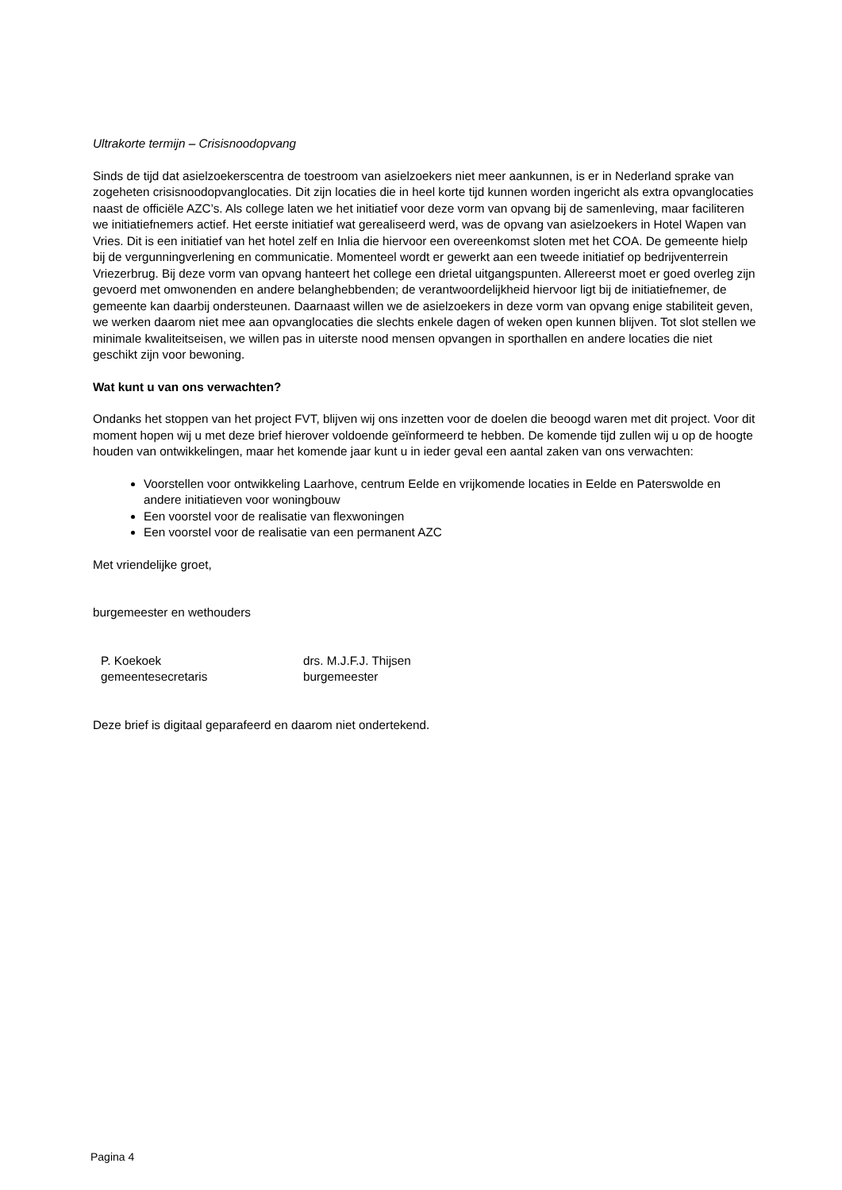Ultrakorte termijn – Crisisnoodopvang
Sinds de tijd dat asielzoekerscentra de toestroom van asielzoekers niet meer aankunnen, is er in Nederland sprake van zogeheten crisisnoodopvanglocaties. Dit zijn locaties die in heel korte tijd kunnen worden ingericht als extra opvanglocaties naast de officiële AZC’s. Als college laten we het initiatief voor deze vorm van opvang bij de samenleving, maar faciliteren we initiatiefnemers actief. Het eerste initiatief wat gerealiseerd werd, was de opvang van asielzoekers in Hotel Wapen van Vries. Dit is een initiatief van het hotel zelf en Inlia die hiervoor een overeenkomst sloten met het COA. De gemeente hielp bij de vergunningverlening en communicatie. Momenteel wordt er gewerkt aan een tweede initiatief op bedrijventerrein Vriezerbrug. Bij deze vorm van opvang hanteert het college een drietal uitgangspunten. Allereerst moet er goed overleg zijn gevoerd met omwonenden en andere belanghebbenden; de verantwoordelijkheid hiervoor ligt bij de initiatiefnemer, de gemeente kan daarbij ondersteunen. Daarnaast willen we de asielzoekers in deze vorm van opvang enige stabiliteit geven, we werken daarom niet mee aan opvanglocaties die slechts enkele dagen of weken open kunnen blijven. Tot slot stellen we minimale kwaliteitseisen, we willen pas in uiterste nood mensen opvangen in sporthallen en andere locaties die niet geschikt zijn voor bewoning.
Wat kunt u van ons verwachten?
Ondanks het stoppen van het project FVT, blijven wij ons inzetten voor de doelen die beoogd waren met dit project. Voor dit moment hopen wij u met deze brief hierover voldoende geïnformeerd te hebben. De komende tijd zullen wij u op de hoogte houden van ontwikkelingen, maar het komende jaar kunt u in ieder geval een aantal zaken van ons verwachten:
Voorstellen voor ontwikkeling Laarhove, centrum Eelde en vrijkomende locaties in Eelde en Paterswolde en andere initiatieven voor woningbouw
Een voorstel voor de realisatie van flexwoningen
Een voorstel voor de realisatie van een permanent AZC
Met vriendelijke groet,
burgemeester en wethouders
P. Koekoek
gemeentesecretaris
drs. M.J.F.J. Thijsen
burgemeester
Deze brief is digitaal geparafeerd en daarom niet ondertekend.
Pagina 4